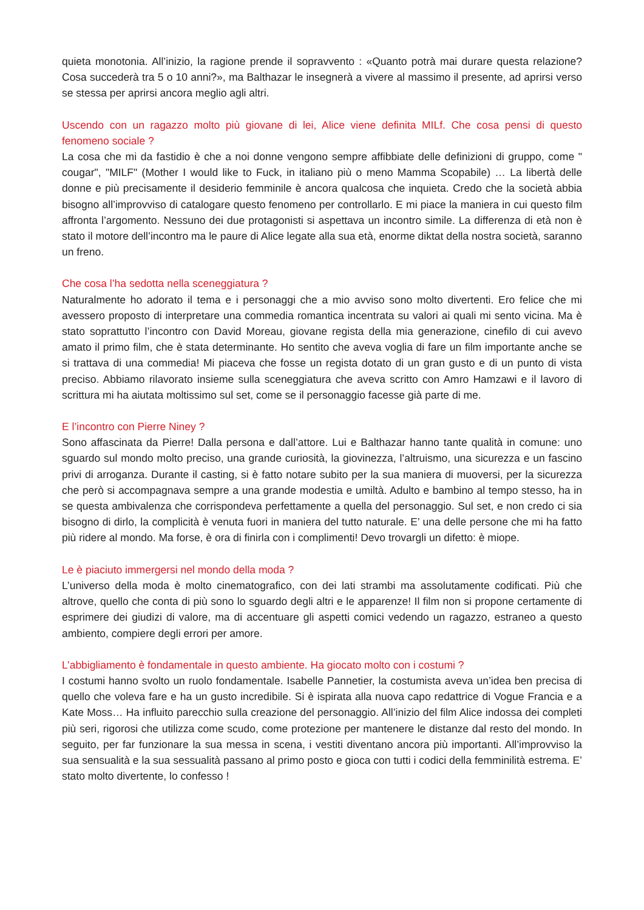quieta monotonia. All’inizio, la ragione prende il sopravvento : «Quanto potrà mai durare questa relazione? Cosa succederà tra 5 o 10 anni?», ma Balthazar le insegnerà a vivere al massimo il presente, ad aprirsi verso se stessa per aprirsi ancora meglio agli altri.
Uscendo con un ragazzo molto più giovane di lei, Alice viene definita MILf. Che cosa pensi di questo fenomeno sociale ?
La cosa che mi da fastidio è che a noi donne vengono sempre affibbiate delle definizioni di gruppo, come " cougar", "MILF" (Mother I would like to Fuck, in italiano più o meno Mamma Scopabile) … La libertà delle donne e più precisamente il desiderio femminile è ancora qualcosa che inquieta. Credo che la società abbia bisogno all’improvviso di catalogare questo fenomeno per controllarlo. E mi piace la maniera in cui questo film affronta l’argomento. Nessuno dei due protagonisti si aspettava un incontro simile. La differenza di età non è stato il motore dell’incontro ma le paure di Alice legate alla sua età, enorme diktat della nostra società, saranno un freno.
Che cosa l’ha sedotta nella sceneggiatura ?
Naturalmente ho adorato il tema e i personaggi che a mio avviso sono molto divertenti. Ero felice che mi avessero proposto di interpretare una commedia romantica incentrata su valori ai quali mi sento vicina. Ma è stato soprattutto l’incontro con David Moreau, giovane regista della mia generazione, cinefilo di cui avevo amato il primo film, che è stata determinante. Ho sentito che aveva voglia di fare un film importante anche se si trattava di una commedia! Mi piaceva che fosse un regista dotato di un gran gusto e di un punto di vista preciso. Abbiamo rilavorato insieme sulla sceneggiatura che aveva scritto con Amro Hamzawi e il lavoro di scrittura mi ha aiutata moltissimo sul set, come se il personaggio facesse già parte di me.
E l’incontro con Pierre Niney ?
Sono affascinata da Pierre! Dalla persona e dall’attore. Lui e Balthazar hanno tante qualità in comune: uno sguardo sul mondo molto preciso, una grande curiosità, la giovinezza, l’altruismo, una sicurezza e un fascino privi di arroganza. Durante il casting, si è fatto notare subito per la sua maniera di muoversi, per la sicurezza che però si accompagnava sempre a una grande modestia e umiltà. Adulto e bambino al tempo stesso, ha in se questa ambivalenza che corrispondeva perfettamente a quella del personaggio. Sul set, e non credo ci sia bisogno di dirlo, la complicità è venuta fuori in maniera del tutto naturale. E’ una delle persone che mi ha fatto più ridere al mondo. Ma forse, è ora di finirla con i complimenti! Devo trovargli un difetto: è miope.
Le è piaciuto immergersi nel mondo della moda ?
L’universo della moda è molto cinematografico, con dei lati strambi ma assolutamente codificati. Più che altrove, quello che conta di più sono lo sguardo degli altri e le apparenze! Il film non si propone certamente di esprimere dei giudizi di valore, ma di accentuare gli aspetti comici vedendo un ragazzo, estraneo a questo ambiento, compiere degli errori per amore.
L’abbigliamento è fondamentale in questo ambiente. Ha giocato molto con i costumi ?
I costumi hanno svolto un ruolo fondamentale. Isabelle Pannetier, la costumista aveva un’idea ben precisa di quello che voleva fare e ha un gusto incredibile. Si è ispirata alla nuova capo redattrice di Vogue Francia e a Kate Moss… Ha influito parecchio sulla creazione del personaggio. All’inizio del film Alice indossa dei completi più seri, rigorosi che utilizza come scudo, come protezione per mantenere le distanze dal resto del mondo. In seguito, per far funzionare la sua messa in scena, i vestiti diventano ancora più importanti. All’improvviso la sua sensualità e la sua sessualità passano al primo posto e gioca con tutti i codici della femminilità estrema. E’ stato molto divertente, lo confesso !